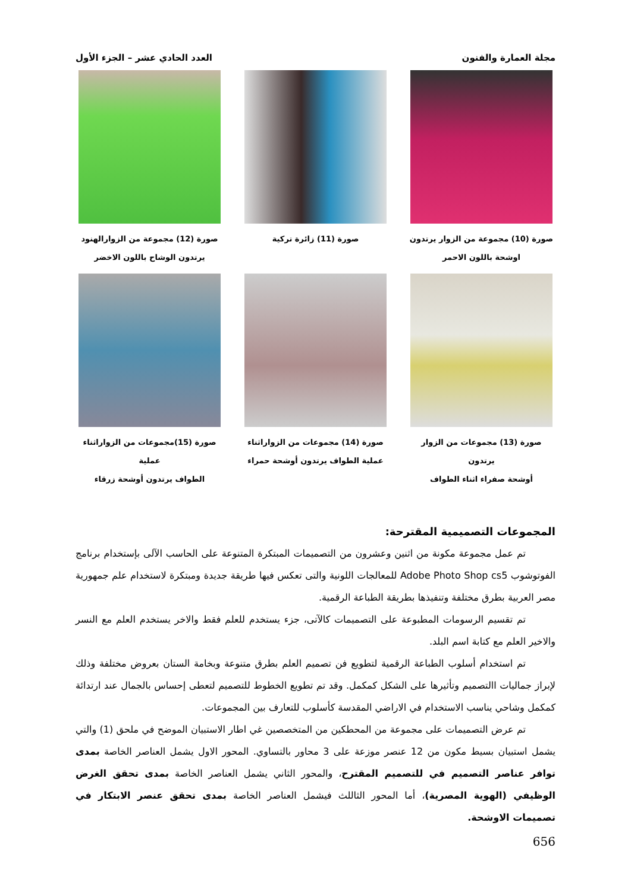مجلة العمارة والفنون العدد الحادي عشر – الجزء الأول
صورة (10) مجموعة من الزوار يرتدون
اوشحة باللون الاحمر
صورة (11) زائرة تركية
صورة (12) مجموعة من الزوارالهنود
يرتدون الوشاح باللون الاخضر
صورة (13) مجموعات من الزوار يرتدون
أوشحة صفراء اثناء الطواف
صورة (14) مجموعات من الزواراثناء
عملية الطواف يرتدون أوشحة حمراء
صورة (15)مجموعات من الزواراثناء عملية
الطواف يرتدون أوشحة زرقاء
المجموعات التصميمية المقترحة:
تم عمل مجموعة مكونة من اثنين وعشرون من التصميمات المبتكرة المتنوعة على الحاسب الآلى بإستخدام برنامج الفوتوشوب Adobe Photo Shop cs5 للمعالجات اللونية والتى تعكس فيها طريقة جديدة ومبتكرة لاستخدام علم جمهورية مصر العربية بطرق مختلفة وتنفيذها بطريقة الطباعة الرقمية.
تم تقسيم الرسومات المطبوعة على التصميمات كالآتى، جزء يستخدم للعلم فقط والاخر يستخدم العلم مع النسر والاخير العلم مع كتابة اسم البلد.
تم استخدام أسلوب الطباعة الرقمية لتطويع فن تصميم العلم بطرق متنوعة وبخامة الستان بعروض مختلفة وذلك لإبراز جماليات االتصميم وتأثيرها على الشكل كمكمل. وقد تم تطويع الخطوط للتصميم لتعطى إحساس بالجمال عند ارتدائة كمكمل وشاحي يناسب الاستخدام في الاراضي المقدسة كأسلوب للتعارف بين المجموعات.
تم عرض التصميمات على مجموعة من المحطكين من المتخصصين غي اطار الاستبيان الموضح في ملحق (1) والتي يشمل استبيان بسيط مكون من 12 عنصر موزعة على 3 محاور بالتساوي. المحور الاول يشمل العناصر الخاصة بمدى توافر عناصر التصميم في للتصميم المقترح، والمحور الثاني يشمل العناصر الخاصة بمدى تحقق الغرض الوظيفي (الهوية المصرية)، أما المحور الثاللث فيشمل العناصر الخاصة بمدى تحقق عنصر الابتكار في تصميمات الاوشحة.
656